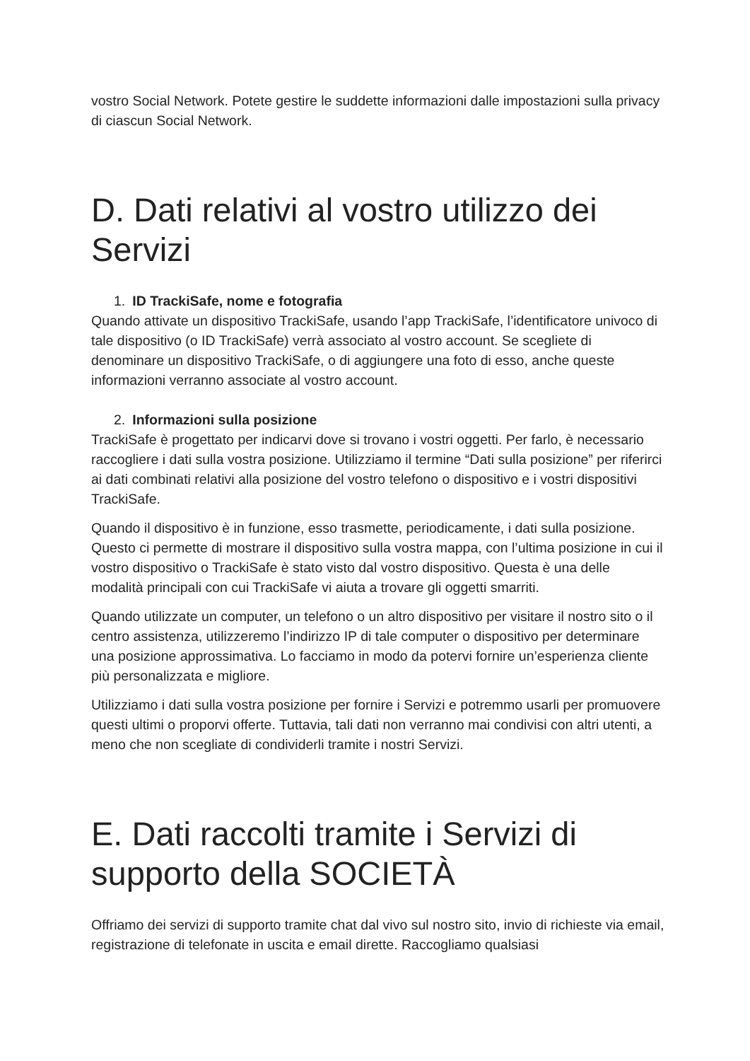vostro Social Network. Potete gestire le suddette informazioni dalle impostazioni sulla privacy di ciascun Social Network.
D. Dati relativi al vostro utilizzo dei Servizi
1. ID TrackiSafe, nome e fotografia
Quando attivate un dispositivo TrackiSafe, usando l’app TrackiSafe, l’identificatore univoco di tale dispositivo (o ID TrackiSafe) verrà associato al vostro account. Se scegliete di denominare un dispositivo TrackiSafe, o di aggiungere una foto di esso, anche queste informazioni verranno associate al vostro account.
2. Informazioni sulla posizione
TrackiSafe è progettato per indicarvi dove si trovano i vostri oggetti. Per farlo, è necessario raccogliere i dati sulla vostra posizione. Utilizziamo il termine “Dati sulla posizione” per riferirci ai dati combinati relativi alla posizione del vostro telefono o dispositivo e i vostri dispositivi TrackiSafe.
Quando il dispositivo è in funzione, esso trasmette, periodicamente, i dati sulla posizione. Questo ci permette di mostrare il dispositivo sulla vostra mappa, con l’ultima posizione in cui il vostro dispositivo o TrackiSafe è stato visto dal vostro dispositivo. Questa è una delle modalità principali con cui TrackiSafe vi aiuta a trovare gli oggetti smarriti.
Quando utilizzate un computer, un telefono o un altro dispositivo per visitare il nostro sito o il centro assistenza, utilizzeremo l’indirizzo IP di tale computer o dispositivo per determinare una posizione approssimativa. Lo facciamo in modo da potervi fornire un’esperienza cliente più personalizzata e migliore.
Utilizziamo i dati sulla vostra posizione per fornire i Servizi e potremmo usarli per promuovere questi ultimi o proporvi offerte. Tuttavia, tali dati non verranno mai condivisi con altri utenti, a meno che non scegliate di condividerli tramite i nostri Servizi.
E. Dati raccolti tramite i Servizi di supporto della SOCIETÀ
Offriamo dei servizi di supporto tramite chat dal vivo sul nostro sito, invio di richieste via email, registrazione di telefonate in uscita e email dirette. Raccogliamo qualsiasi